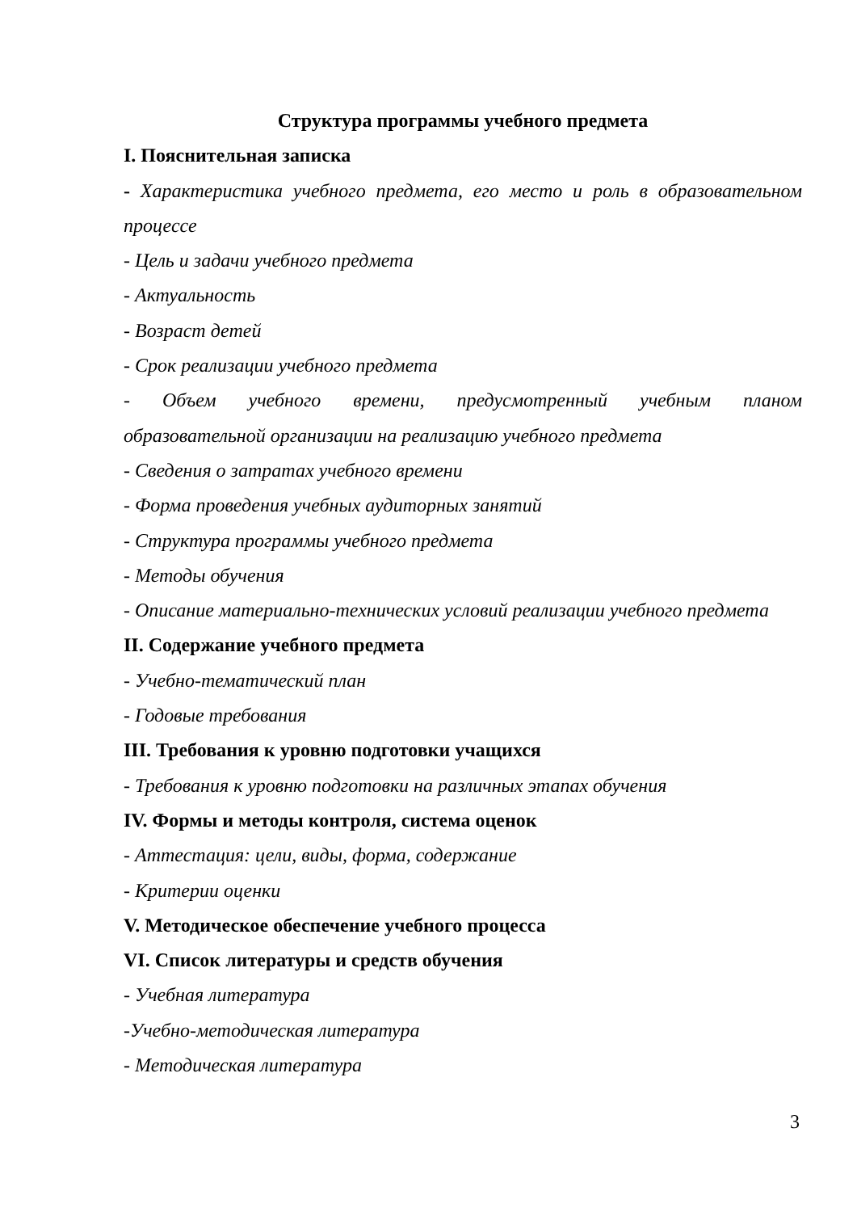Структура программы учебного предмета
I. Пояснительная записка
- Характеристика учебного предмета, его место и роль в образовательном
процессе
- Цель и задачи учебного предмета
- Актуальность
- Возраст детей
- Срок реализации учебного предмета
- Объем учебного времени, предусмотренный учебным планом
образовательной организации на реализацию учебного предмета
- Сведения о затратах учебного времени
- Форма проведения учебных аудиторных занятий
- Структура программы учебного предмета
- Методы обучения
- Описание материально-технических условий реализации учебного предмета
II. Содержание учебного предмета
- Учебно-тематический план
- Годовые требования
III. Требования к уровню подготовки учащихся
- Требования к уровню подготовки на различных этапах обучения
IV. Формы и методы контроля, система оценок
- Аттестация: цели, виды, форма, содержание
- Критерии оценки
V. Методическое обеспечение учебного процесса
VI. Список литературы и средств обучения
- Учебная литература
-Учебно-методическая литература
- Методическая литература
3